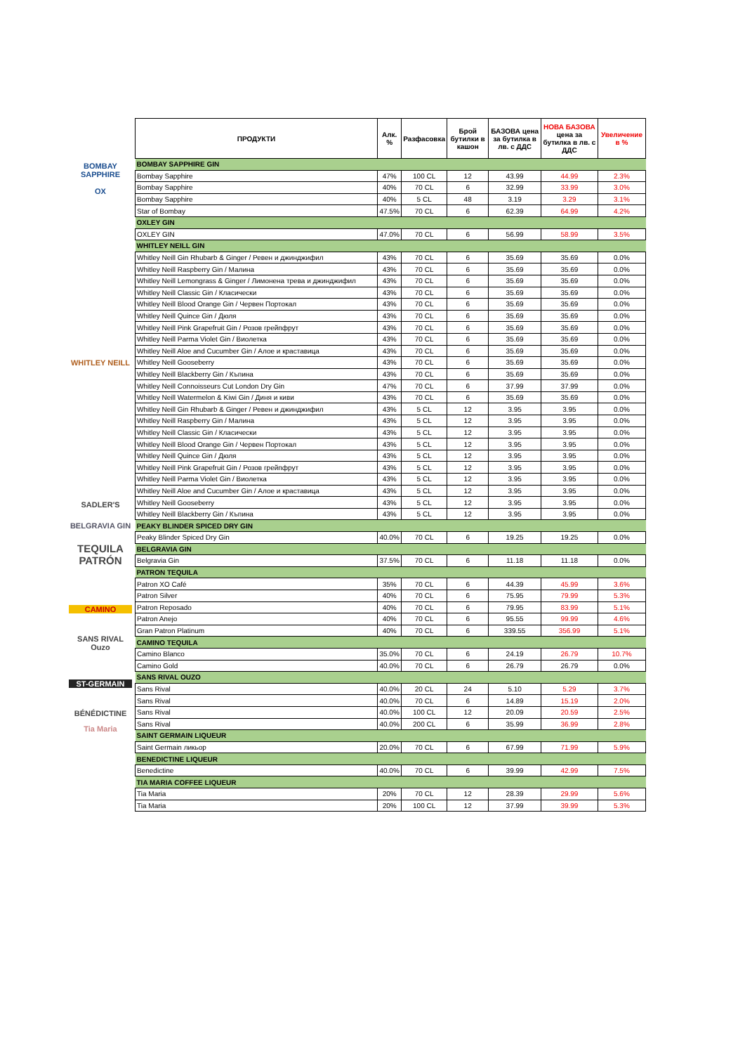BOMBAY
SAPPHIRE
OX
WHITLEY NEILL
SADLER'S
BELGRAVIA GIN
TEQUILA PATRÓN
CAMINO
SANS RIVAL Ouzo
ST-GERMAIN
BÉNÉDICTINE
Tia Maria
| ПРОДУКТИ | Алк. % | Разфасовка | Брой бутилки в кашон | БАЗОВА цена за бутилка в лв. с ДДС | НОВА БАЗОВА цена за бутилка в лв. с ДДС | Увеличение в % |
| --- | --- | --- | --- | --- | --- | --- |
| BOMBAY SAPPHIRE GIN | | | | | | |
| Bombay Sapphire | 47% | 100 CL | 12 | 43.99 | 44.99 | 2.3% |
| Bombay Sapphire | 40% | 70 CL | 6 | 32.99 | 33.99 | 3.0% |
| Bombay Sapphire | 40% | 5 CL | 48 | 3.19 | 3.29 | 3.1% |
| Star of Bombay | 47.5% | 70 CL | 6 | 62.39 | 64.99 | 4.2% |
| OXLEY GIN | | | | | | |
| OXLEY GIN | 47.0% | 70 CL | 6 | 56.99 | 58.99 | 3.5% |
| WHITLEY NEILL GIN | | | | | | |
| Whitley Neill Gin Rhubarb & Ginger / Ревен и джинджифил | 43% | 70 CL | 6 | 35.69 | 35.69 | 0.0% |
| Whitley Neill Raspberry Gin / Малина | 43% | 70 CL | 6 | 35.69 | 35.69 | 0.0% |
| Whitley Neill Lemongrass & Ginger / Лимонена трева и джинджифил | 43% | 70 CL | 6 | 35.69 | 35.69 | 0.0% |
| Whitley Neill Classic Gin / Класически | 43% | 70 CL | 6 | 35.69 | 35.69 | 0.0% |
| Whitley Neill Blood Orange Gin / Червен Портокал | 43% | 70 CL | 6 | 35.69 | 35.69 | 0.0% |
| Whitley Neill Quince Gin / Дюля | 43% | 70 CL | 6 | 35.69 | 35.69 | 0.0% |
| Whitley Neill Pink Grapefruit Gin / Розов грейпфрут | 43% | 70 CL | 6 | 35.69 | 35.69 | 0.0% |
| Whitley Neill Parma Violet Gin / Виолетка | 43% | 70 CL | 6 | 35.69 | 35.69 | 0.0% |
| Whitley Neill Aloe and Cucumber Gin / Алое и краставица | 43% | 70 CL | 6 | 35.69 | 35.69 | 0.0% |
| Whitley Neill Gooseberry | 43% | 70 CL | 6 | 35.69 | 35.69 | 0.0% |
| Whitley Neill Blackberry Gin / Къпина | 43% | 70 CL | 6 | 35.69 | 35.69 | 0.0% |
| Whitley Neill Connoisseurs Cut London Dry Gin | 47% | 70 CL | 6 | 37.99 | 37.99 | 0.0% |
| Whitley Neill Watermelon & Kiwi Gin / Диня и киви | 43% | 70 CL | 6 | 35.69 | 35.69 | 0.0% |
| Whitley Neill Gin Rhubarb & Ginger / Ревен и джинджифил | 43% | 5 CL | 12 | 3.95 | 3.95 | 0.0% |
| Whitley Neill Raspberry Gin / Малина | 43% | 5 CL | 12 | 3.95 | 3.95 | 0.0% |
| Whitley Neill Classic Gin / Класически | 43% | 5 CL | 12 | 3.95 | 3.95 | 0.0% |
| Whitley Neill Blood Orange Gin / Червен Портокал | 43% | 5 CL | 12 | 3.95 | 3.95 | 0.0% |
| Whitley Neill Quince Gin / Дюля | 43% | 5 CL | 12 | 3.95 | 3.95 | 0.0% |
| Whitley Neill Pink Grapefruit Gin / Розов грейпфрут | 43% | 5 CL | 12 | 3.95 | 3.95 | 0.0% |
| Whitley Neill Parma Violet Gin / Виолетка | 43% | 5 CL | 12 | 3.95 | 3.95 | 0.0% |
| Whitley Neill Aloe and Cucumber Gin / Алое и краставица | 43% | 5 CL | 12 | 3.95 | 3.95 | 0.0% |
| Whitley Neill Gooseberry | 43% | 5 CL | 12 | 3.95 | 3.95 | 0.0% |
| Whitley Neill Blackberry Gin / Къпина | 43% | 5 CL | 12 | 3.95 | 3.95 | 0.0% |
| PEAKY BLINDER SPICED DRY GIN | | | | | | |
| Peaky Blinder Spiced Dry Gin | 40.0% | 70 CL | 6 | 19.25 | 19.25 | 0.0% |
| BELGRAVIA GIN | | | | | | |
| Belgravia Gin | 37.5% | 70 CL | 6 | 11.18 | 11.18 | 0.0% |
| PATRON TEQUILA | | | | | | |
| Patron XO Café | 35% | 70 CL | 6 | 44.39 | 45.99 | 3.6% |
| Patron Silver | 40% | 70 CL | 6 | 75.95 | 79.99 | 5.3% |
| Patron Reposado | 40% | 70 CL | 6 | 79.95 | 83.99 | 5.1% |
| Patron Anejo | 40% | 70 CL | 6 | 95.55 | 99.99 | 4.6% |
| Gran Patron Platinum | 40% | 70 CL | 6 | 339.55 | 356.99 | 5.1% |
| CAMINO TEQUILA | | | | | | |
| Camino Blanco | 35.0% | 70 CL | 6 | 24.19 | 26.79 | 10.7% |
| Camino Gold | 40.0% | 70 CL | 6 | 26.79 | 26.79 | 0.0% |
| SANS RIVAL OUZO | | | | | | |
| Sans Rival | 40.0% | 20 CL | 24 | 5.10 | 5.29 | 3.7% |
| Sans Rival | 40.0% | 70 CL | 6 | 14.89 | 15.19 | 2.0% |
| Sans Rival | 40.0% | 100 CL | 12 | 20.09 | 20.59 | 2.5% |
| Sans Rival | 40.0% | 200 CL | 6 | 35.99 | 36.99 | 2.8% |
| SAINT GERMAIN LIQUEUR | | | | | | |
| Saint Germain ликьор | 20.0% | 70 CL | 6 | 67.99 | 71.99 | 5.9% |
| BENEDICTINE LIQUEUR | | | | | | |
| Benedictine | 40.0% | 70 CL | 6 | 39.99 | 42.99 | 7.5% |
| TIA MARIA COFFEE LIQUEUR | | | | | | |
| Tia Maria | 20% | 70 CL | 12 | 28.39 | 29.99 | 5.6% |
| Tia Maria | 20% | 100 CL | 12 | 37.99 | 39.99 | 5.3% |